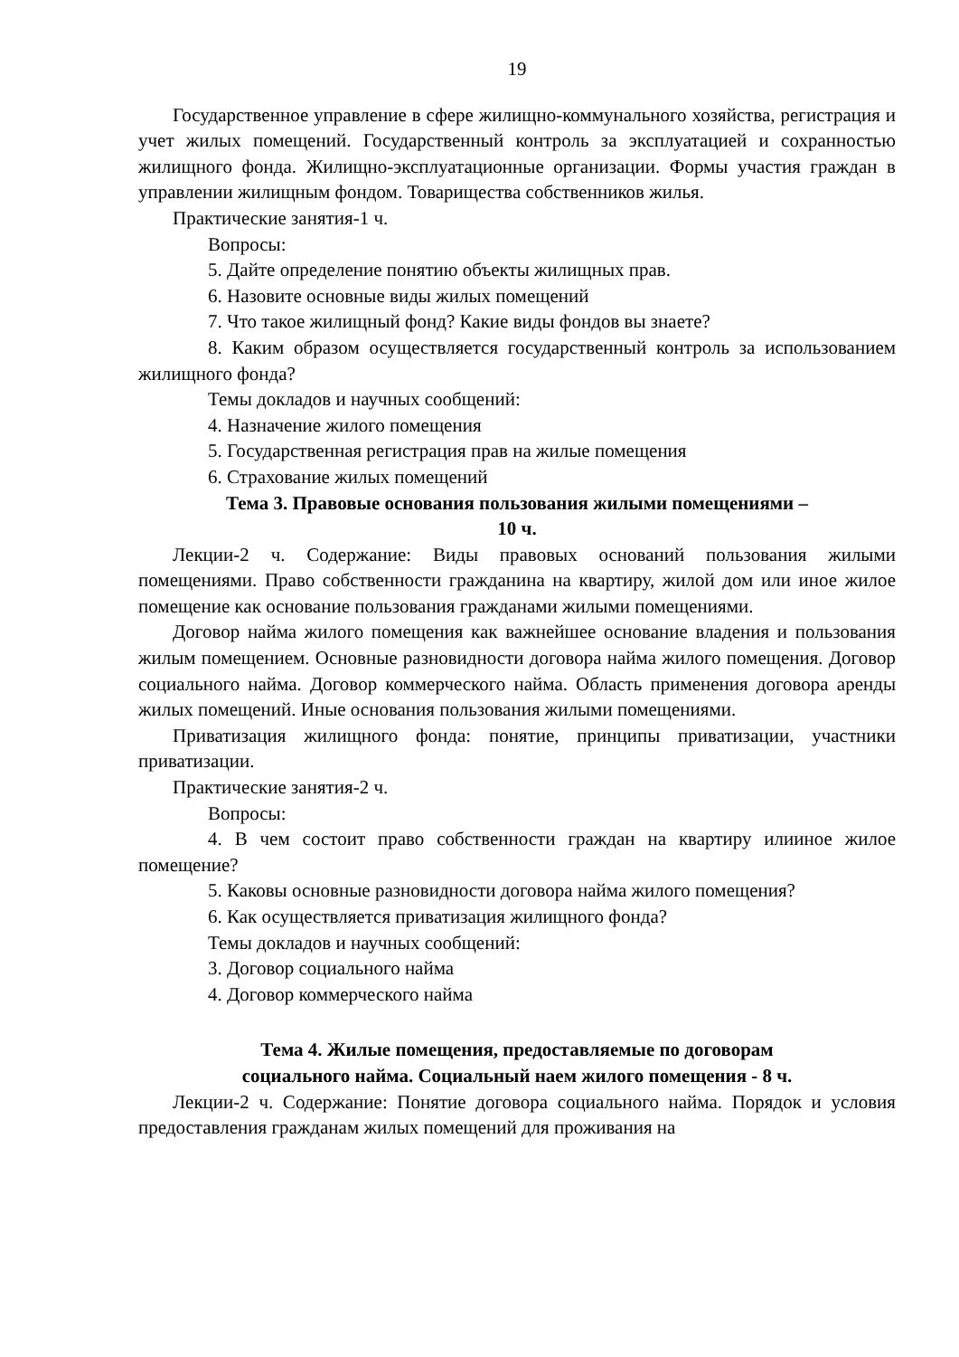19
Государственное управление в сфере жилищно-коммунального хозяйства, регистрация и учет жилых помещений. Государственный контроль за эксплуатацией и сохранностью жилищного фонда. Жилищно-эксплуатационные организации. Формы участия граждан в управлении жилищным фондом. Товарищества собственников жилья.
Практические занятия-1 ч.
Вопросы:
5. Дайте определение понятию объекты жилищных прав.
6. Назовите основные виды жилых помещений
7. Что такое жилищный фонд? Какие виды фондов вы знаете?
8. Каким образом осуществляется государственный контроль за использованием жилищного фонда?
Темы докладов и научных сообщений:
4. Назначение жилого помещения
5. Государственная регистрация прав на жилые помещения
6. Страхование жилых помещений
Тема 3. Правовые основания пользования жилыми помещениями –
10 ч.
Лекции-2 ч. Содержание: Виды правовых оснований пользования жилыми помещениями. Право собственности гражданина на квартиру, жилой дом или иное жилое помещение как основание пользования гражданами жилыми помещениями.
Договор найма жилого помещения как важнейшее основание владения и пользования жилым помещением. Основные разновидности договора найма жилого помещения. Договор социального найма. Договор коммерческого найма. Область применения договора аренды жилых помещений. Иные основания пользования жилыми помещениями.
Приватизация жилищного фонда: понятие, принципы приватизации, участники приватизации.
Практические занятия-2 ч.
Вопросы:
4. В чем состоит право собственности граждан на квартиру илииное жилое помещение?
5. Каковы основные разновидности договора найма жилого помещения?
6. Как осуществляется приватизация жилищного фонда?
Темы докладов и научных сообщений:
3. Договор социального найма
4. Договор коммерческого найма
Тема 4. Жилые помещения, предоставляемые по договорам
социального найма. Социальный наем жилого помещения - 8 ч.
Лекции-2 ч. Содержание: Понятие договора социального найма. Порядок и условия предоставления гражданам жилых помещений для проживания на